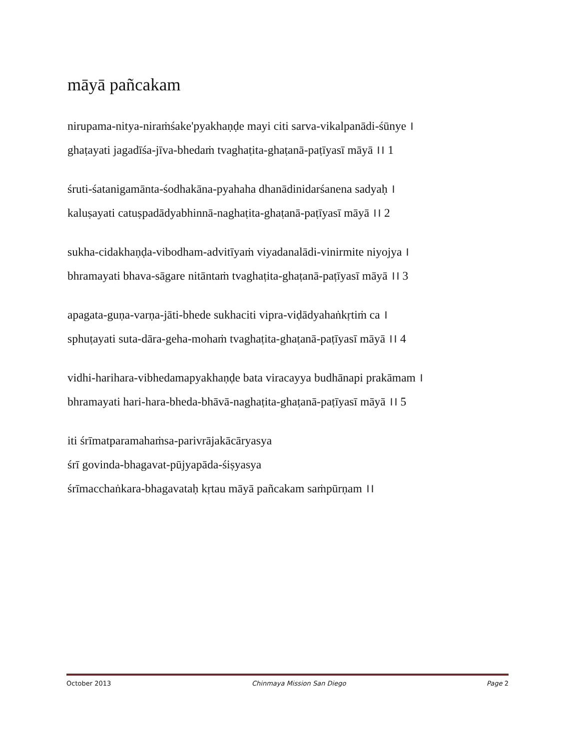māyā pañcakam
nirupama-nitya-niraṁśake'pyakhaṇḍe mayi citi sarva-vikalpanādi-śūnye ।
ghaṭayati jagadīśa-jīva-bhedaṁ tvaghaṭita-ghaṭanā-paṭīyasī māyā ।। 1
śruti-śatanigamānta-śodhakāna-pyahaha dhanādinidarśanena sadyaḥ ।
kaluṣayati catuṣpadādyabhinnā-naghaṭita-ghaṭanā-paṭīyasī māyā ।। 2
sukha-cidakhaṇḍa-vibodham-advitīyaṁ viyadanalādi-vinirmite niyojya ।
bhramayati bhava-sāgare nitāntaṁ tvaghaṭita-ghaṭanā-paṭīyasī māyā ।। 3
apagata-guṇa-varṇa-jāti-bhede sukhaciti vipra-viḍādyahaṅkṛtiṁ ca ।
sphuṭayati suta-dāra-geha-mohaṁ tvaghaṭita-ghaṭanā-paṭīyasī māyā ।। 4
vidhi-harihara-vibhedamapyakhaṇḍe bata viracayya budhānapi prakāmam ।
bhramayati hari-hara-bheda-bhāvā-naghaṭita-ghaṭanā-paṭīyasī māyā ।। 5
iti śrīmatparamahaṁsa-parivrājakācāryasya
śrī govinda-bhagavat-pūjyapāda-śiṣyasya
śrīmacchaṅkara-bhagavataḥ kṛtau māyā pañcakam saṁpūrṇam ।।
October 2013 Chinmaya Mission San Diego Page 2